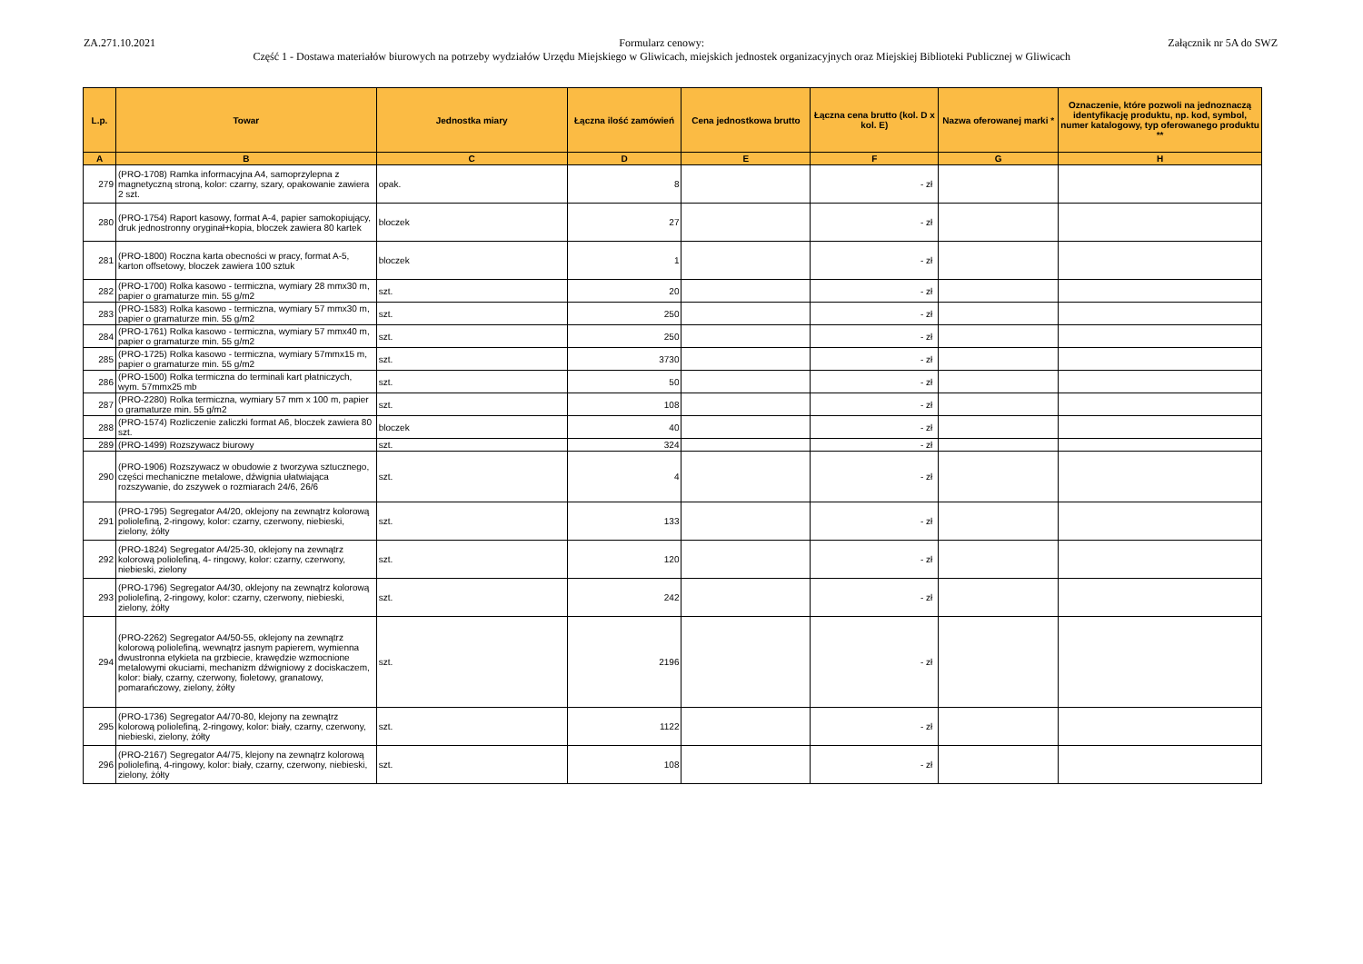ZA.271.10.2021 Formularz cenowy:
Część 1 - Dostawa materiałów biurowych na potrzeby wydziałów Urzędu Miejskiego w Gliwicach, miejskich jednostek organizacyjnych oraz Miejskiej Biblioteki Publicznej w Gliwicach
Załącznik nr 5A do SWZ
| L.p. | Towar | Jednostka miary | Łączna ilość zamówień | Cena jednostkowa brutto | Łączna cena brutto (kol. D x kol. E) | Nazwa oferowanej marki * | Oznaczenie, które pozwoli na jednoznaczą identyfikację produktu, np. kod, symbol, numer katalogowy, typ oferowanego produktu ** |
| --- | --- | --- | --- | --- | --- | --- | --- |
| A | B | C | D | E | F | G | H |
| 279 | (PRO-1708) Ramka informacyjna A4, samoprzylepna z magnetyczną stroną, kolor: czarny, szary, opakowanie zawiera 2 szt. | opak. | 8 | | - zł | | |
| 280 | (PRO-1754) Raport kasowy, format A-4, papier samokopiujący, druk jednostronny oryginał+kopia, bloczek zawiera 80 kartek | bloczek | 27 | | - zł | | |
| 281 | (PRO-1800) Roczna karta obecności w pracy, format A-5, karton offsetowy, bloczek zawiera 100 sztuk | bloczek | 1 | | - zł | | |
| 282 | (PRO-1700) Rolka kasowo - termiczna, wymiary 28 mmx30 m, papier o gramaturze min. 55 g/m2 | szt. | 20 | | - zł | | |
| 283 | (PRO-1583) Rolka kasowo - termiczna, wymiary 57 mmx30 m, papier o gramaturze min. 55 g/m2 | szt. | 250 | | - zł | | |
| 284 | (PRO-1761) Rolka kasowo - termiczna, wymiary 57 mmx40 m, papier o gramaturze min. 55 g/m2 | szt. | 250 | | - zł | | |
| 285 | (PRO-1725) Rolka kasowo - termiczna, wymiary 57mmx15 m, papier o gramaturze min. 55 g/m2 | szt. | 3730 | | - zł | | |
| 286 | (PRO-1500) Rolka termiczna do terminali kart płatniczych, wym. 57mmx25 mb | szt. | 50 | | - zł | | |
| 287 | (PRO-2280) Rolka termiczna, wymiary 57 mm x 100 m, papier o gramaturze min. 55 g/m2 | szt. | 108 | | - zł | | |
| 288 | (PRO-1574) Rozliczenie zaliczki format A6, bloczek zawiera 80 szt. | bloczek | 40 | | - zł | | |
| 289 | (PRO-1499) Rozszywacz biurowy | szt. | 324 | | - zł | | |
| 290 | (PRO-1906) Rozszywacz w obudowie z tworzywa sztucznego, części mechaniczne metalowe, dźwignia ułatwiająca rozszywanie, do zszywek o rozmiarach 24/6, 26/6 | szt. | 4 | | - zł | | |
| 291 | (PRO-1795) Segregator A4/20, oklejony na zewnątrz kolorową poliolefiną, 2-ringowy, kolor: czarny, czerwony, niebieski, zielony, żółty | szt. | 133 | | - zł | | |
| 292 | (PRO-1824) Segregator A4/25-30, oklejony na zewnątrz kolorową poliolefiną, 4- ringowy, kolor: czarny, czerwony, niebieski, zielony | szt. | 120 | | - zł | | |
| 293 | (PRO-1796) Segregator A4/30, oklejony na zewnątrz kolorową poliolefiną, 2-ringowy, kolor: czarny, czerwony, niebieski, zielony, żółty | szt. | 242 | | - zł | | |
| 294 | (PRO-2262) Segregator A4/50-55, oklejony na zewnątrz kolorową poliolefiną, wewnątrz jasnym papierem, wymienna dwustronna etykieta na grzbiecie, krawędzie wzmocnione metalowymi okuciami, mechanizm dźwigniowy z dociskaczem, kolor: biały, czarny, czerwony, fioletowy, granatowy, pomarańczowy, zielony, żółty | szt. | 2196 | | - zł | | |
| 295 | (PRO-1736) Segregator A4/70-80, klejony na zewnątrz kolorową poliolefiną, 2-ringowy, kolor: biały, czarny, czerwony, niebieski, zielony, żółty | szt. | 1122 | | - zł | | |
| 296 | (PRO-2167) Segregator A4/75, klejony na zewnątrz kolorową poliolefiną, 4-ringowy, kolor: biały, czarny, czerwony, niebieski, zielony, żółty | szt. | 108 | | - zł | | |